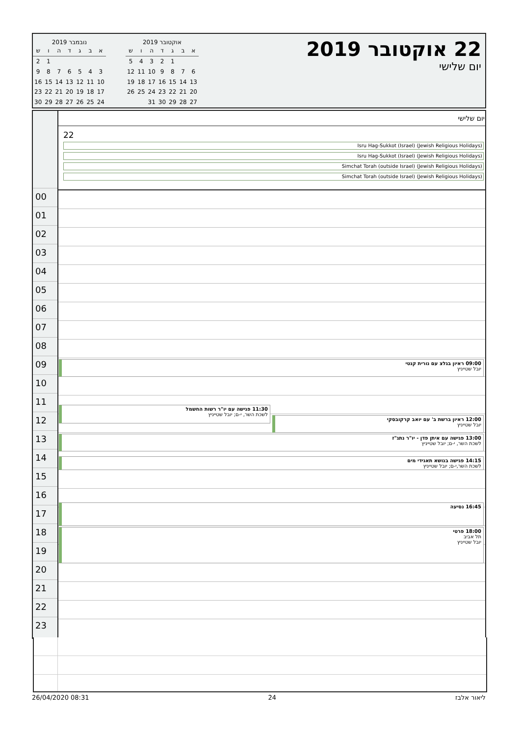22 אוקטובר 2019
יום שלישי
אוקטובר 2019
| א | ב | ג | ד | ה | ו | ש |
| --- | --- | --- | --- | --- | --- | --- |
| | | 1 | 2 | 3 | 4 | 5 |
| 6 | 7 | 8 | 9 | 10 | 11 | 12 |
| 13 | 14 | 15 | 16 | 17 | 18 | 19 |
| 20 | 21 | 22 | 23 | 24 | 25 | 26 |
| 27 | 28 | 29 | 30 | 31 | | |
נובמבר 2019
| א | ב | ג | ד | ה | ו | ש |
| --- | --- | --- | --- | --- | --- | --- |
| | | | | | 1 | 2 |
| 3 | 4 | 5 | 6 | 7 | 8 | 9 |
| 10 | 11 | 12 | 13 | 14 | 15 | 16 |
| 17 | 18 | 19 | 20 | 21 | 22 | 23 |
| 24 | 25 | 26 | 27 | 28 | 29 | 30 |
00
01
02
03
04
05
06
07
08
09
10
11
12
13
14
15
16
17
18
19
20
21
22
23
יום שלישי
22
Isru Hag-Sukkot (Israel) (Jewish Religious Holidays)
Isru Hag-Sukkot (Israel) (Jewish Religious Holidays)
Simchat Torah (outside Israel) (Jewish Religious Holidays)
Simchat Torah (outside Israel) (Jewish Religious Holidays)
09:00 ראיון בגלצ עם נורית קנטי
יובל שטייניץ
11:30 פגישה עם יו"ר רשות החשמל
לשכת השר, י-ם; יובל שטייניץ
12:00 ראיון ברשת ב' עם יואב קרקובסקי
יובל שטייניץ
13:00 פגישה עם איתן פדן - יו"ר נתג"ז
לשכת השר, י-ם; יובל שטייניץ
14:15 פגישה בנושא תאגידי מים
לשכת השר,י-ם; יובל שטייניץ
16:45 נסיעה
18:00 פרטי
תל אביב
יובל שטייניץ
26/04/2020 08:31 24 ליאור אלבז